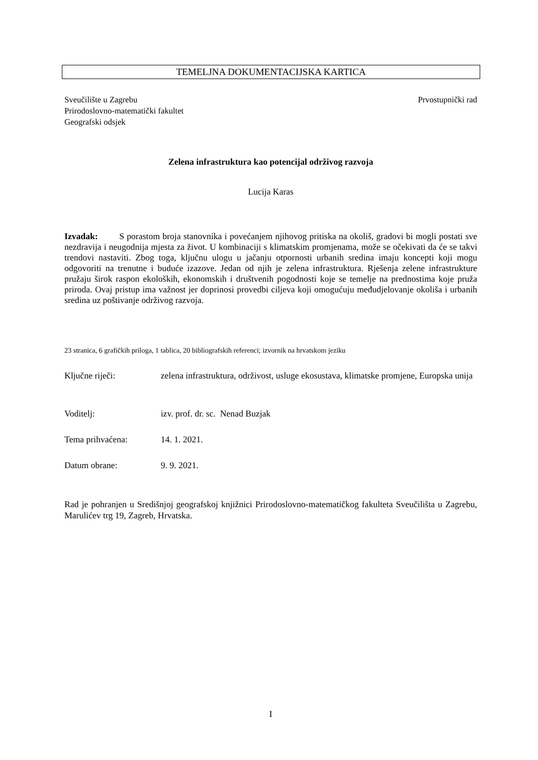TEMELJNA DOKUMENTACIJSKA KARTICA
Sveučilište u Zagrebu Prvostupnički rad
Prirodoslovno-matematički fakultet
Geografski odsjek
Zelena infrastruktura kao potencijal održivog razvoja
Lucija Karas
Izvadak: S porastom broja stanovnika i povećanjem njihovog pritiska na okoliš, gradovi bi mogli postati sve nezdravija i neugodnija mjesta za život. U kombinaciji s klimatskim promjenama, može se očekivati da će se takvi trendovi nastaviti. Zbog toga, ključnu ulogu u jačanju otpornosti urbanih sredina imaju koncepti koji mogu odgovoriti na trenutne i buduće izazove. Jedan od njih je zelena infrastruktura. Rješenja zelene infrastrukture pružaju širok raspon ekoloških, ekonomskih i društvenih pogodnosti koje se temelje na prednostima koje pruža priroda. Ovaj pristup ima važnost jer doprinosi provedbi ciljeva koji omogućuju međudjelovanje okoliša i urbanih sredina uz poštivanje održivog razvoja.
23 stranica, 6 grafičkih priloga, 1 tablica, 20 bibliografskih referenci; izvornik na hrvatskom jeziku
Ključne riječi: zelena infrastruktura, održivost, usluge ekosustava, klimatske promjene, Europska unija
Voditelj: izv. prof. dr. sc. Nenad Buzjak
Tema prihvaćena: 14. 1. 2021.
Datum obrane: 9. 9. 2021.
Rad je pohranjen u Središnjoj geografskoj knjižnici Prirodoslovno-matematičkog fakulteta Sveučilišta u Zagrebu, Marulićev trg 19, Zagreb, Hrvatska.
I